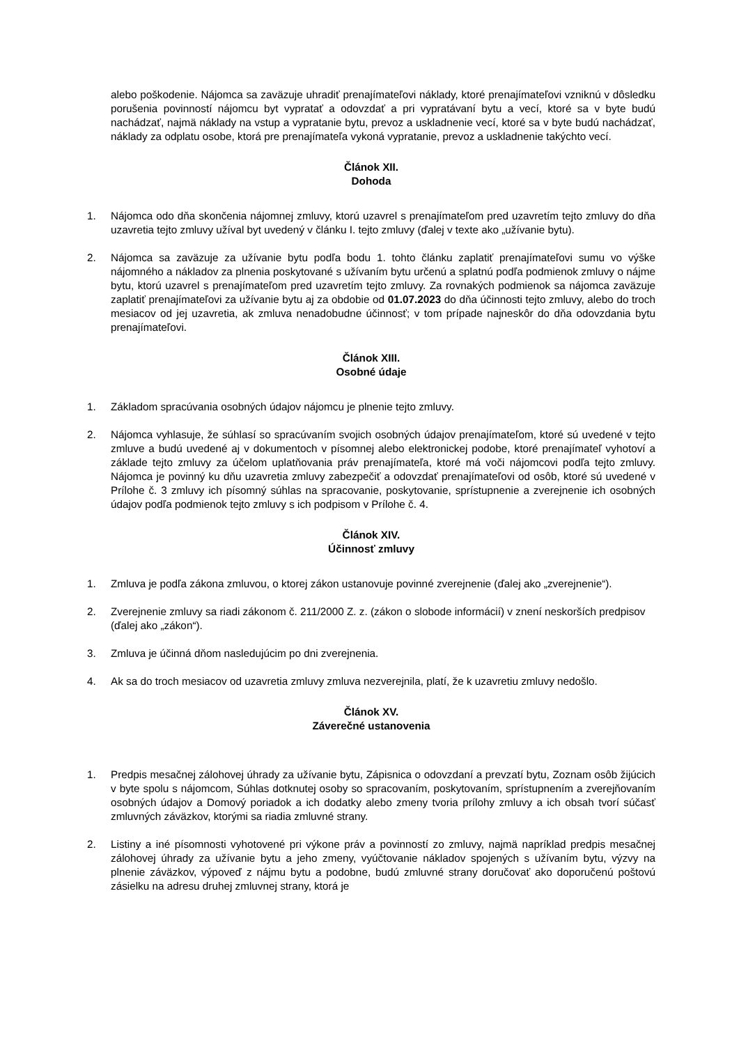alebo poškodenie. Nájomca sa zaväzuje uhradiť prenajímateľovi náklady, ktoré prenajímateľovi vzniknú v dôsledku porušenia povinností nájomcu byt vypratať a odovzdať a pri vypratávaní bytu a vecí, ktoré sa v byte budú nachádzať, najmä náklady na vstup a vypratanie bytu, prevoz a uskladnenie vecí, ktoré sa v byte budú nachádzať, náklady za odplatu osobe, ktorá pre prenajímateľa vykoná vypratanie, prevoz a uskladnenie takýchto vecí.
Článok XII.
Dohoda
1. Nájomca odo dňa skončenia nájomnej zmluvy, ktorú uzavrel s prenajímateľom pred uzavretím tejto zmluvy do dňa uzavretia tejto zmluvy užíval byt uvedený v článku I. tejto zmluvy (ďalej v texte ako „užívanie bytu).
2. Nájomca sa zaväzuje za užívanie bytu podľa bodu 1. tohto článku zaplatiť prenajímateľovi sumu vo výške nájomného a nákladov za plnenia poskytované s užívaním bytu určenú a splatnú podľa podmienok zmluvy o nájme bytu, ktorú uzavrel s prenajímateľom pred uzavretím tejto zmluvy. Za rovnakých podmienok sa nájomca zaväzuje zaplatiť prenajímateľovi za užívanie bytu aj za obdobie od 01.07.2023 do dňa účinnosti tejto zmluvy, alebo do troch mesiacov od jej uzavretia, ak zmluva nenadobudne účinnosť; v tom prípade najneskôr do dňa odovzdania bytu prenajímateľovi.
Článok XIII.
Osobné údaje
1. Základom spracúvania osobných údajov nájomcu je plnenie tejto zmluvy.
2. Nájomca vyhlasuje, že súhlasí so spracúvaním svojich osobných údajov prenajímateľom, ktoré sú uvedené v tejto zmluve a budú uvedené aj v dokumentoch v písomnej alebo elektronickej podobe, ktoré prenajímateľ vyhotoví a základe tejto zmluvy za účelom uplatňovania práv prenajímateľa, ktoré má voči nájomcovi podľa tejto zmluvy. Nájomca je povinný ku dňu uzavretia zmluvy zabezpečiť a odovzdať prenajímateľovi od osôb, ktoré sú uvedené v Prílohe č. 3 zmluvy ich písomný súhlas na spracovanie, poskytovanie, sprístupnenie a zverejnenie ich osobných údajov podľa podmienok tejto zmluvy s ich podpisom v Prílohe č. 4.
Článok XIV.
Účinnosť zmluvy
1. Zmluva je podľa zákona zmluvou, o ktorej zákon ustanovuje povinné zverejnenie (ďalej ako „zverejnenie“).
2. Zverejnenie zmluvy sa riadi zákonom č. 211/2000 Z. z. (zákon o slobode informácií) v znení neskorších predpisov (ďalej ako „zákon“).
3. Zmluva je účinná dňom nasledujúcim po dni zverejnenia.
4. Ak sa do troch mesiacov od uzavretia zmluvy zmluva nezverejnila, platí, že k uzavretiu zmluvy nedošlo.
Článok XV.
Záverečné ustanovenia
1. Predpis mesačnej zálohovej úhrady za užívanie bytu, Zápisnica o odovzdaní a prevzatí bytu, Zoznam osôb žijúcich v byte spolu s nájomcom, Súhlas dotknutej osoby so spracovaním, poskytovaním, sprístupnením a zverejňovaním osobných údajov a Domový poriadok a ich dodatky alebo zmeny tvoria prílohy zmluvy a ich obsah tvorí súčasť zmluvných záväzkov, ktorými sa riadia zmluvné strany.
2. Listiny a iné písomnosti vyhotovené pri výkone práv a povinností zo zmluvy, najmä napríklad predpis mesačnej zálohovej úhrady za užívanie bytu a jeho zmeny, vyúčtovanie nákladov spojených s užívaním bytu, výzvy na plnenie záväzkov, výpoveď z nájmu bytu a podobne, budú zmluvné strany doručovať ako doporučenú poštovú zásielku na adresu druhej zmluvnej strany, ktorá je